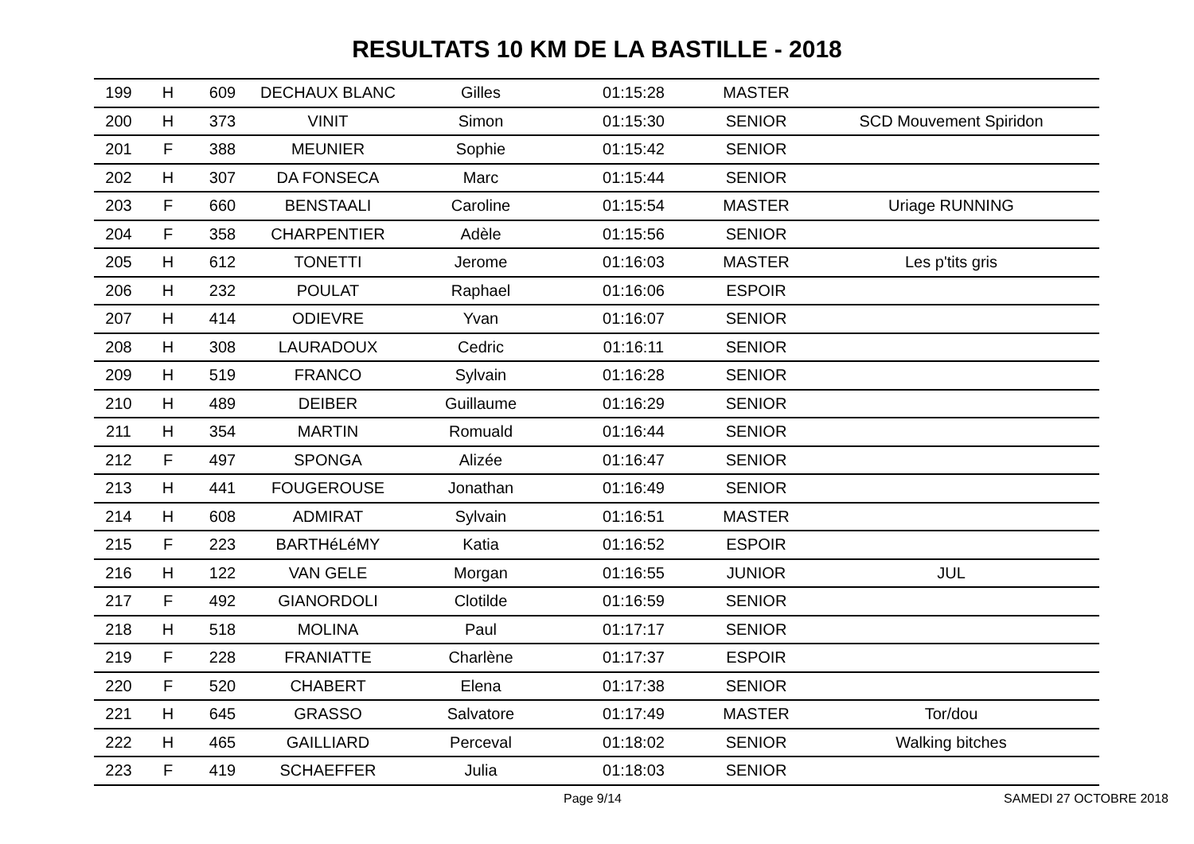RESULTATS 10 KM DE LA BASTILLE - 2018
| 199 | H | 609 | DECHAUX BLANC | Gilles | 01:15:28 | MASTER | |
| 200 | H | 373 | VINIT | Simon | 01:15:30 | SENIOR | SCD Mouvement Spiridon |
| 201 | F | 388 | MEUNIER | Sophie | 01:15:42 | SENIOR | |
| 202 | H | 307 | DA FONSECA | Marc | 01:15:44 | SENIOR | |
| 203 | F | 660 | BENSTAALI | Caroline | 01:15:54 | MASTER | Uriage RUNNING |
| 204 | F | 358 | CHARPENTIER | Adèle | 01:15:56 | SENIOR | |
| 205 | H | 612 | TONETTI | Jerome | 01:16:03 | MASTER | Les p'tits gris |
| 206 | H | 232 | POULAT | Raphael | 01:16:06 | ESPOIR | |
| 207 | H | 414 | ODIEVRE | Yvan | 01:16:07 | SENIOR | |
| 208 | H | 308 | LAURADOUX | Cedric | 01:16:11 | SENIOR | |
| 209 | H | 519 | FRANCO | Sylvain | 01:16:28 | SENIOR | |
| 210 | H | 489 | DEIBER | Guillaume | 01:16:29 | SENIOR | |
| 211 | H | 354 | MARTIN | Romuald | 01:16:44 | SENIOR | |
| 212 | F | 497 | SPONGA | Alizée | 01:16:47 | SENIOR | |
| 213 | H | 441 | FOUGEROUSE | Jonathan | 01:16:49 | SENIOR | |
| 214 | H | 608 | ADMIRAT | Sylvain | 01:16:51 | MASTER | |
| 215 | F | 223 | BARTHéLéMY | Katia | 01:16:52 | ESPOIR | |
| 216 | H | 122 | VAN GELE | Morgan | 01:16:55 | JUNIOR | JUL |
| 217 | F | 492 | GIANORDOLI | Clotilde | 01:16:59 | SENIOR | |
| 218 | H | 518 | MOLINA | Paul | 01:17:17 | SENIOR | |
| 219 | F | 228 | FRANIATTE | Charlène | 01:17:37 | ESPOIR | |
| 220 | F | 520 | CHABERT | Elena | 01:17:38 | SENIOR | |
| 221 | H | 645 | GRASSO | Salvatore | 01:17:49 | MASTER | Tor/dou |
| 222 | H | 465 | GAILLIARD | Perceval | 01:18:02 | SENIOR | Walking bitches |
| 223 | F | 419 | SCHAEFFER | Julia | 01:18:03 | SENIOR | |
Page 9/14 SAMEDI 27 OCTOBRE 2018